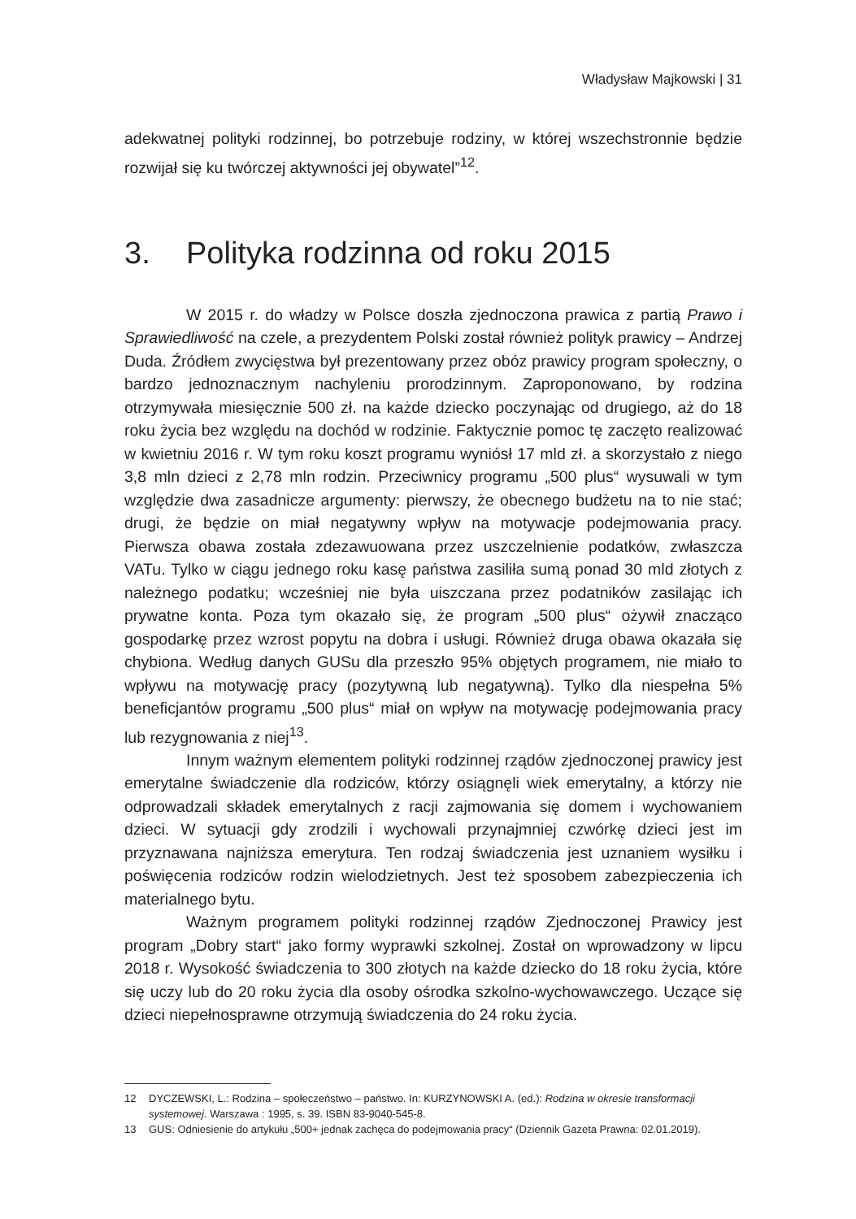Władysław Majkowski | 31
adekwatnej polityki rodzinnej, bo potrzebuje rodziny, w której wszechstronnie będzie rozwijał się ku twórczej aktywności jej obywatel”<sup>12</sup>.
3. Polityka rodzinna od roku 2015
W 2015 r. do władzy w Polsce doszła zjednoczona prawica z partią Prawo i Sprawiedliwość na czele, a prezydentem Polski został również polityk prawicy – Andrzej Duda. Źródłem zwycięstwa był prezentowany przez obóz prawicy program społeczny, o bardzo jednoznacznym nachyleniu prorodzinnym. Zaproponowano, by rodzina otrzymywała miesięcznie 500 zł. na każde dziecko poczynając od drugiego, aż do 18 roku życia bez względu na dochód w rodzinie. Faktycznie pomoc tę zaczęto realizować w kwietniu 2016 r. W tym roku koszt programu wyniósł 17 mld zł. a skorzystało z niego 3,8 mln dzieci z 2,78 mln rodzin. Przeciwnicy programu „500 plus“ wysuwali w tym względzie dwa zasadnicze argumenty: pierwszy, że obecnego budżetu na to nie stać; drugi, że będzie on miał negatywny wpływ na motywacje podejmowania pracy. Pierwsza obawa została zdezawuowana przez uszczelnienie podatków, zwłaszcza VATu. Tylko w ciągu jednego roku kasę państwa zasiliła sumą ponad 30 mld złotych z należnego podatku; wcześniej nie była uiszczana przez podatników zasilając ich prywatne konta. Poza tym okazało się, że program „500 plus“ ożywił znacząco gospodarkę przez wzrost popytu na dobra i usługi. Również druga obawa okazała się chybiona. Według danych GUSu dla przeszło 95% objętych programem, nie miało to wpływu na motywację pracy (pozytywną lub negatywną). Tylko dla niespełna 5% beneficjantów programu „500 plus“ miał on wpływ na motywację podejmowania pracy lub rezygnowania z niej<sup>13</sup>.
Innym ważnym elementem polityki rodzinnej rządów zjednoczonej prawicy jest emerytalne świadczenie dla rodziców, którzy osiągnęli wiek emerytalny, a którzy nie odprowadzali składek emerytalnych z racji zajmowania się domem i wychowaniem dzieci. W sytuacji gdy zrodzili i wychowali przynajmniej czwórkę dzieci jest im przyznawana najniższa emerytura. Ten rodzaj świadczenia jest uznaniem wysiłku i poświęcenia rodziców rodzin wielodzietnych. Jest też sposobem zabezpieczenia ich materialnego bytu.
Ważnym programem polityki rodzinnej rządów Zjednoczonej Prawicy jest program „Dobry start“ jako formy wyprawki szkolnej. Został on wprowadzony w lipcu 2018 r. Wysokość świadczenia to 300 złotych na każde dziecko do 18 roku życia, które się uczy lub do 20 roku życia dla osoby ośrodka szkolno-wychowawczego. Uczące się dzieci niepełnosprawne otrzymują świadczenia do 24 roku życia.
12 DYCZEWSKI, L.: Rodzina – społeczeństwo – państwo. In: KURZYNOWSKI A. (ed.): Rodzina w okresie transformacji systemowej. Warszawa : 1995, s. 39. ISBN 83-9040-545-8.
13 GUS: Odniesienie do artykułu „500+ jednak zachęca do podejmowania pracy“ (Dziennik Gazeta Prawna: 02.01.2019).